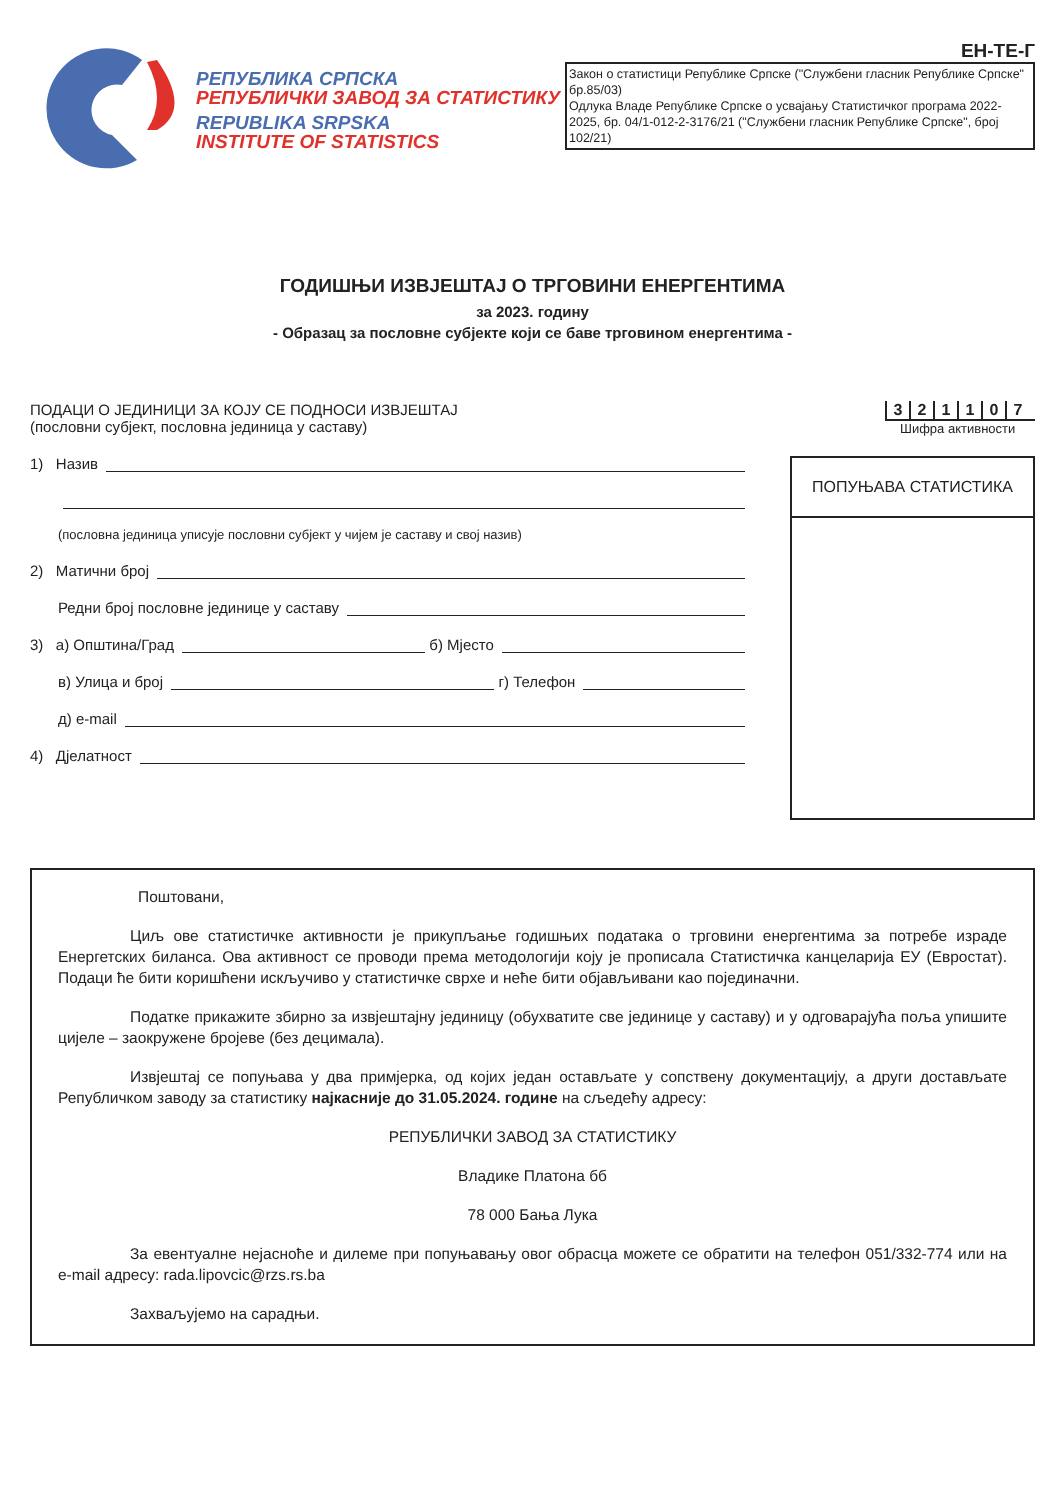РЕПУБЛИКА СРПСКА
РЕПУБЛИЧКИ ЗАВОД ЗА СТАТИСТИКУ
REPUBLIKA SRPSKA
INSTITUTE OF STATISTICS
ЕН-ТЕ-Г
Закон о статистици Републике Српске ("Службени гласник Републике Српске" бр.85/03)
Одлука Владе Републике Српске о усвајању Статистичког програма 2022-2025, бр. 04/1-012-2-3176/21 ("Службени гласник Републике Српске", број 102/21)
ГОДИШЊИ ИЗВЈЕШТАЈ О ТРГОВИНИ ЕНЕРГЕНТИМА
за 2023. годину
- Образац за пословне субјекте који се баве трговином енергентима -
ПОДАЦИ О ЈЕДИНИЦИ ЗА КОЈУ СЕ ПОДНОСИ ИЗВЈЕШТАЈ
(пословни субјект, пословна јединица у саставу)
1) Назив
(пословна јединица уписује пословни субјект у чијем је саставу и свој назив)
2) Матични број
Редни број пословне јединице у саставу
3) а) Општина/Град б) Мјесто
в) Улица и број г) Телефон
д) e-mail
4) Дјелатност
321107
Шифра активности
ПОПУЊАВА СТАТИСТИКА
Поштовани,
Циљ ове статистичке активности је прикупљање годишњих података о трговини енергентима за потребе израде Енергетских биланса. Ова активност се проводи према методологији коју је прописала Статистичка канцеларија ЕУ (Евростат). Подаци ће бити коришћени искључиво у статистичке сврхе и неће бити објављивани као појединачни.
Податке прикажите збирно за извјештајну јединицу (обухватите све јединице у саставу) и у одговарајућа поља упишите цијеле – заокружене бројеве (без децимала).
Извјештај се попуњава у два примјерка, од којих један остављате у сопствену документацију, а други достављате Републичком заводу за статистику најкасније до 31.05.2024. године на сљедећу адресу:
РЕПУБЛИЧКИ ЗАВОД ЗА СТАТИСТИКУ
Владике Платона бб
78 000 Бања Лука
За евентуалне нејасноће и дилеме при попуњавању овог обрасца можете се обратити на телефон 051/332-774 или на e-mail адресу: rada.lipovcic@rzs.rs.ba
Захваљујемо на сарадњи.